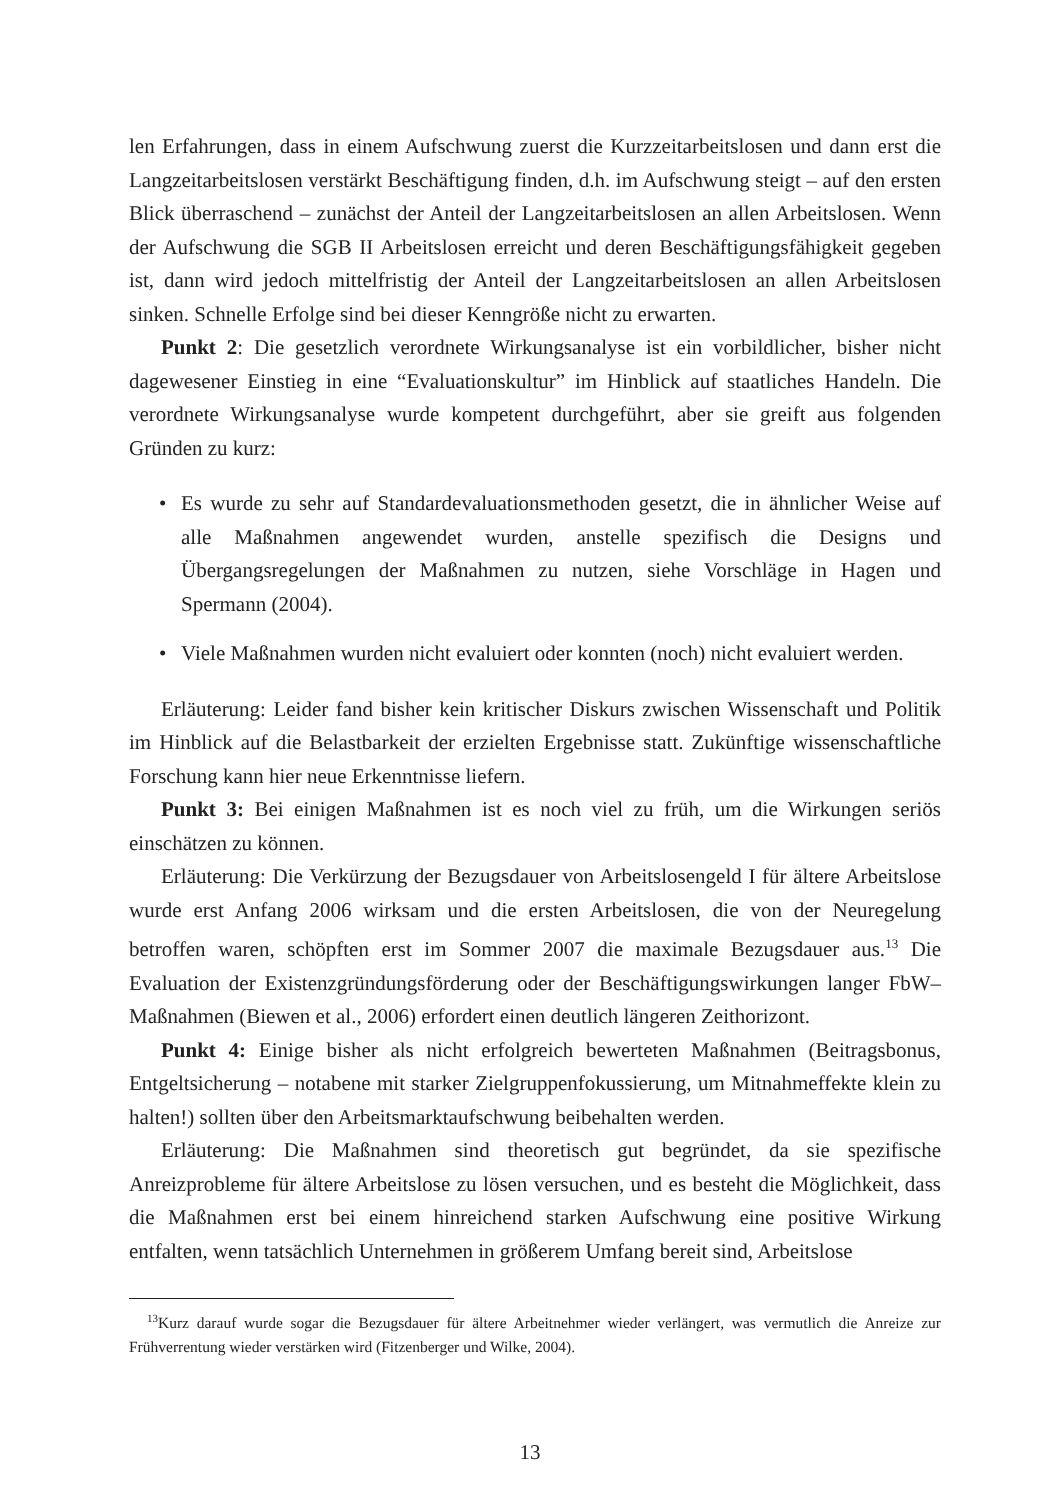len Erfahrungen, dass in einem Aufschwung zuerst die Kurzzeitarbeitslosen und dann erst die Langzeitarbeitslosen verstärkt Beschäftigung finden, d.h. im Aufschwung steigt – auf den ersten Blick überraschend – zunächst der Anteil der Langzeitarbeitslosen an allen Arbeitslosen. Wenn der Aufschwung die SGB II Arbeitslosen erreicht und deren Beschäftigungsfähigkeit gegeben ist, dann wird jedoch mittelfristig der Anteil der Langzeitarbeitslosen an allen Arbeitslosen sinken. Schnelle Erfolge sind bei dieser Kenngröße nicht zu erwarten.
Punkt 2: Die gesetzlich verordnete Wirkungsanalyse ist ein vorbildlicher, bisher nicht dagewesener Einstieg in eine “Evaluationskultur” im Hinblick auf staatliches Handeln. Die verordnete Wirkungsanalyse wurde kompetent durchgeführt, aber sie greift aus folgenden Gründen zu kurz:
• Es wurde zu sehr auf Standardevaluationsmethoden gesetzt, die in ähnlicher Weise auf alle Maßnahmen angewendet wurden, anstelle spezifisch die Designs und Übergangsregelungen der Maßnahmen zu nutzen, siehe Vorschläge in Hagen und Spermann (2004).
• Viele Maßnahmen wurden nicht evaluiert oder konnten (noch) nicht evaluiert werden.
Erläuterung: Leider fand bisher kein kritischer Diskurs zwischen Wissenschaft und Politik im Hinblick auf die Belastbarkeit der erzielten Ergebnisse statt. Zukünftige wissenschaftliche Forschung kann hier neue Erkenntnisse liefern.
Punkt 3: Bei einigen Maßnahmen ist es noch viel zu früh, um die Wirkungen seriös einschätzen zu können.
Erläuterung: Die Verkürzung der Bezugsdauer von Arbeitslosengeld I für ältere Arbeitslose wurde erst Anfang 2006 wirksam und die ersten Arbeitslosen, die von der Neuregelung betroffen waren, schöpften erst im Sommer 2007 die maximale Bezugsdauer aus.<sup>13</sup> Die Evaluation der Existenzgründungsförderung oder der Beschäftigungswirkungen langer FbW–Maßnahmen (Biewen et al., 2006) erfordert einen deutlich längeren Zeithorizont.
Punkt 4: Einige bisher als nicht erfolgreich bewerteten Maßnahmen (Beitragsbonus, Entgeltsicherung – notabene mit starker Zielgruppenfokussierung, um Mitnahmeffekte klein zu halten!) sollten über den Arbeitsmarktaufschwung beibehalten werden.
Erläuterung: Die Maßnahmen sind theoretisch gut begründet, da sie spezifische Anreizprobleme für ältere Arbeitslose zu lösen versuchen, und es besteht die Möglichkeit, dass die Maßnahmen erst bei einem hinreichend starken Aufschwung eine positive Wirkung entfalten, wenn tatsächlich Unternehmen in größerem Umfang bereit sind, Arbeitslose
<sup>13</sup> Kurz darauf wurde sogar die Bezugsdauer für ältere Arbeitnehmer wieder verlängert, was vermutlich die Anreize zur Frühverrentung wieder verstärken wird (Fitzenberger und Wilke, 2004).
13